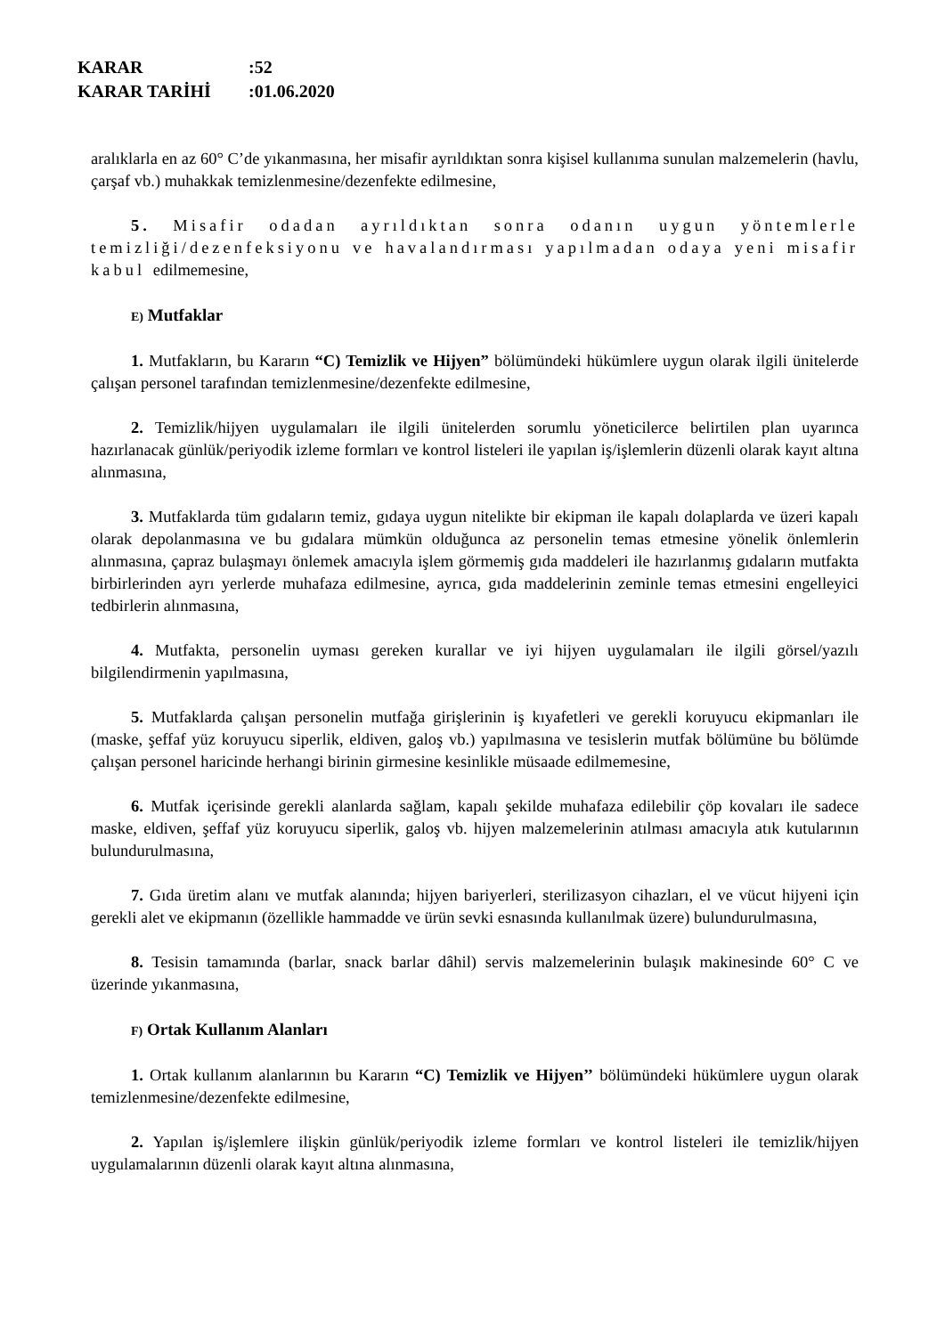KARAR:52
KARAR TARİHİ:01.06.2020
aralıklarla en az 60° C’de yıkanmasına, her misafir ayrıldıktan sonra kişisel kullanıma sunulan malzemelerin (havlu, çarşaf vb.) muhakkak temizlenmesine/dezenfekte edilmesine,
5. Misafir odadan ayrıldıktan sonra odanın uygun yöntemlerle temizliği/dezenfeksiyonu ve havalandırması yapılmadan odaya yeni misafir kabul edilmemesine,
E) Mutfaklar
1. Mutfakların, bu Kararın “C) Temizlik ve Hijyen” bölümündeki hükümlere uygun olarak ilgili ünitelerde çalışan personel tarafından temizlenmesine/dezenfekte edilmesine,
2. Temizlik/hijyen uygulamaları ile ilgili ünitelerden sorumlu yöneticilerce belirtilen plan uyarınca hazırlanacak günlük/periyodik izleme formları ve kontrol listeleri ile yapılan iş/işlemlerin düzenli olarak kayıt altına alınmasına,
3. Mutfaklarda tüm gıdaların temiz, gıdaya uygun nitelikte bir ekipman ile kapalı dolaplarda ve üzeri kapalı olarak depolanmasına ve bu gıdalara mümkün olduğunca az personelin temas etmesine yönelik önlemlerin alınmasına, çapraz bulaşmayı önlemek amacıyla işlem görmemiş gıda maddeleri ile hazırlanmış gıdaların mutfakta birbirlerinden ayrı yerlerde muhafaza edilmesine, ayrıca, gıda maddelerinin zeminle temas etmesini engelleyici tedbirlerin alınmasına,
4. Mutfakta, personelin uyması gereken kurallar ve iyi hijyen uygulamaları ile ilgili görsel/yazılı bilgilendirmenin yapılmasına,
5. Mutfaklarda çalışan personelin mutfağa girişlerinin iş kıyafetleri ve gerekli koruyucu ekipmanları ile (maske, şeffaf yüz koruyucu siperlik, eldiven, galoş vb.) yapılmasına ve tesislerin mutfak bölümüne bu bölümde çalışan personel haricinde herhangi birinin girmesine kesinlikle müsaade edilmemesine,
6. Mutfak içerisinde gerekli alanlarda sağlam, kapalı şekilde muhafaza edilebilir çöp kovaları ile sadece maske, eldiven, şeffaf yüz koruyucu siperlik, galoş vb. hijyen malzemelerinin atılması amacıyla atık kutularının bulundurulmasına,
7. Gıda üretim alanı ve mutfak alanında; hijyen bariyerleri, sterilizasyon cihazları, el ve vücut hijyeni için gerekli alet ve ekipmanın (özellikle hammadde ve ürün sevki esnasında kullanılmak üzere) bulundurulmasına,
8. Tesisin tamamında (barlar, snack barlar dâhil) servis malzemelerinin bulaşık makinesinde 60° C ve üzerinde yıkanmasına,
F) Ortak Kullanım Alanları
1. Ortak kullanım alanlarının bu Kararın “C) Temizlik ve Hijyen’’ bölümündeki hükümlere uygun olarak temizlenmesine/dezenfekte edilmesine,
2. Yapılan iş/işlemlere ilişkin günlük/periyodik izleme formları ve kontrol listeleri ile temizlik/hijyen uygulamalarının düzenli olarak kayıt altına alınmasına,